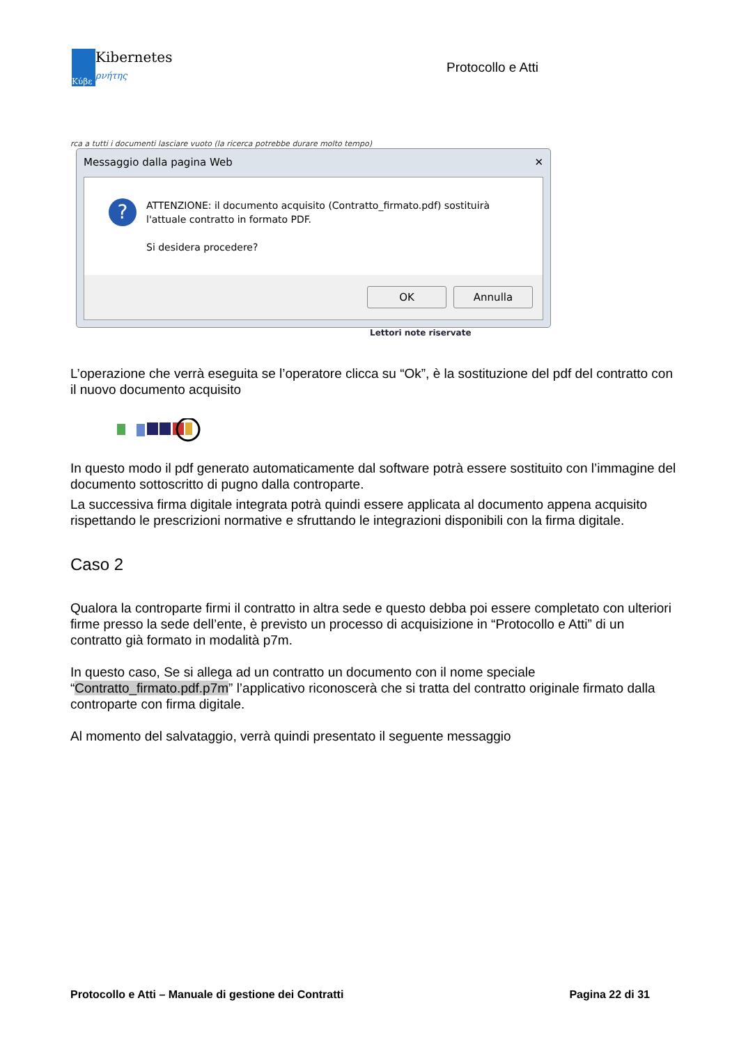Κύβε
Kibernetes
ρνήτης
Protocollo e Atti
rca a tutti i documenti lasciare vuoto (la ricerca potrebbe durare molto tempo)
Messaggio dalla pagina Web ✕
?
ATTENZIONE: il documento acquisito (Contratto_firmato.pdf) sostituirà l'attuale contratto in formato PDF.
Si desidera procedere?
OK Annulla
Lettori note riservate
L’operazione che verrà eseguita se l’operatore clicca su “Ok”, è la sostituzione del pdf del contratto con il nuovo documento acquisito
In questo modo il pdf generato automaticamente dal software potrà essere sostituito con l’immagine del documento sottoscritto di pugno dalla controparte.
La successiva firma digitale integrata potrà quindi essere applicata al documento appena acquisito rispettando le prescrizioni normative e sfruttando le integrazioni disponibili con la firma digitale.
Caso 2
Qualora la controparte firmi il contratto in altra sede e questo debba poi essere completato con ulteriori firme presso la sede dell’ente, è previsto un processo di acquisizione in “Protocollo e Atti” di un contratto già formato in modalità p7m.
In questo caso, Se si allega ad un contratto un documento con il nome speciale “Contratto_firmato.pdf.p7m” l’applicativo riconoscerà che si tratta del contratto originale firmato dalla controparte con firma digitale.
Al momento del salvataggio, verrà quindi presentato il seguente messaggio
Protocollo e Atti – Manuale di gestione dei Contratti Pagina 22 di 31